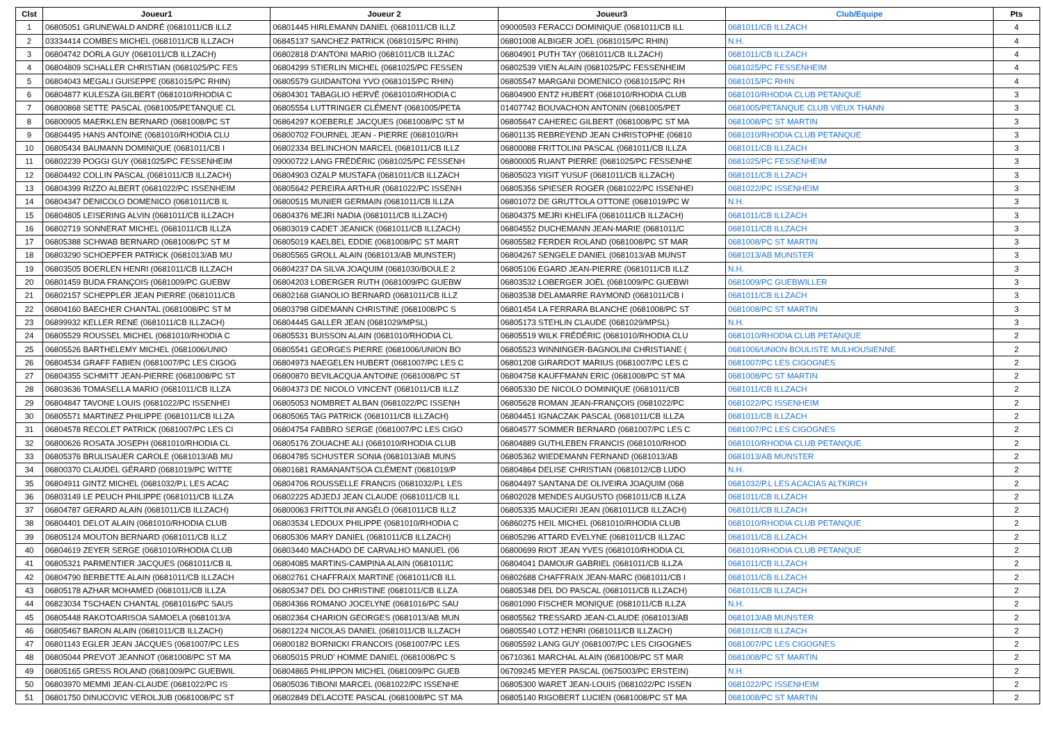| Clst | Joueur1 | Joueur 2 | Joueur3 | Club/Equipe | Pts |
| --- | --- | --- | --- | --- | --- |
| 1 | 06805051 GRUNEWALD ANDRÉ (0681011/CB ILLZ | 06801445 HIRLEMANN DANIEL (0681011/CB ILLZ | 09000593 FERACCI DOMINIQUE (0681011/CB ILL | 0681011/CB ILLZACH | 4 |
| 2 | 03334414 COMBES MICHEL (0681011/CB ILLZACH | 06845137 SANCHEZ PATRICK (0681015/PC RHIN) | 06801008 ALBIGER JOËL (0681015/PC RHIN) | N.H. | 4 |
| 3 | 06804742 DORLA GUY (0681011/CB ILLZACH) | 06802818 D'ANTONI MARIO (0681011/CB ILLZAC | 06804901 PUTH TAY (0681011/CB ILLZACH) | 0681011/CB ILLZACH | 4 |
| 4 | 06804809 SCHALLER CHRISTIAN (0681025/PC FES | 06804299 STIERLIN MICHEL (0681025/PC FESSEN | 06802539 VIEN ALAIN (0681025/PC FESSENHEIM | 0681025/PC FESSENHEIM | 4 |
| 5 | 06804043 MEGALI GUISEPPE (0681015/PC RHIN) | 06805579 GUIDANTONI YVO (0681015/PC RHIN) | 06805547 MARGANI DOMENICO (0681015/PC RH | 0681015/PC RHIN | 4 |
| 6 | 06804877 KULESZA GILBERT (0681010/RHODIA C | 06804301 TABAGLIO HERVÉ (0681010/RHODIA C | 06804900 ENTZ HUBERT (0681010/RHODIA CLUB | 0681010/RHODIA CLUB PETANQUE | 3 |
| 7 | 06800868 SETTE PASCAL (0681005/PETANQUE CL | 06805554 LUTTRINGER CLÉMENT (0681005/PETA | 01407742 BOUVACHON ANTONIN (0681005/PET | 0681005/PETANQUE CLUB VIEUX THANN | 3 |
| 8 | 06800905 MAERKLEN BERNARD (0681008/PC ST | 06864297 KOEBERLE JACQUES (0681008/PC ST M | 06805647 CAHEREC GILBERT (0681008/PC ST MA | 0681008/PC ST MARTIN | 3 |
| 9 | 06804495 HANS ANTOINE (0681010/RHODIA CLU | 06800702 FOURNEL JEAN - PIERRE (0681010/RH | 06801135 REBREYEND JEAN CHRISTOPHE (06810 | 0681010/RHODIA CLUB PETANQUE | 3 |
| 10 | 06805434 BAUMANN DOMINIQUE (0681011/CB I | 06802334 BELINCHON MARCEL (0681011/CB ILLZ | 06800088 FRITTOLINI PASCAL (0681011/CB ILLZA | 0681011/CB ILLZACH | 3 |
| 11 | 06802239 POGGI GUY (0681025/PC FESSENHEIM | 09000722 LANG FRÉDÉRIC (0681025/PC FESSENH | 06800005 RUANT PIERRE (0681025/PC FESSENHE | 0681025/PC FESSENHEIM | 3 |
| 12 | 06804492 COLLIN PASCAL (0681011/CB ILLZACH) | 06804903 OZALP MUSTAFA (0681011/CB ILLZACH | 06805023 YIGIT YUSUF (0681011/CB ILLZACH) | 0681011/CB ILLZACH | 3 |
| 13 | 06804399 RIZZO ALBERT (0681022/PC ISSENHEIM | 06805642 PEREIRA ARTHUR (0681022/PC ISSENH | 06805356 SPIESER ROGER (0681022/PC ISSENHEI | 0681022/PC ISSENHEIM | 3 |
| 14 | 06804347 DENICOLO DOMENICO (0681011/CB IL | 06800515 MUNIER GERMAIN (0681011/CB ILLZA | 06801072 DE GRUTTOLA OTTONE (0681019/PC W | N.H. | 3 |
| 15 | 06804805 LEISERING ALVIN (0681011/CB ILLZACH | 06804376 MEJRI NADIA (0681011/CB ILLZACH) | 06804375 MEJRI KHELIFA (0681011/CB ILLZACH) | 0681011/CB ILLZACH | 3 |
| 16 | 06802719 SONNERAT MICHEL (0681011/CB ILLZA | 06803019 CADET JEANICK (0681011/CB ILLZACH) | 06804552 DUCHEMANN JEAN-MARIE (0681011/C | 0681011/CB ILLZACH | 3 |
| 17 | 06805388 SCHWAB BERNARD (0681008/PC ST M | 06805019 KAELBEL EDDIE (0681008/PC ST MART | 06805582 FERDER ROLAND (0681008/PC ST MAR | 0681008/PC ST MARTIN | 3 |
| 18 | 06803290 SCHOEPFER PATRICK (0681013/AB MU | 06805565 GROLL ALAIN (0681013/AB MUNSTER) | 06804267 SENGELE DANIEL (0681013/AB MUNST | 0681013/AB MUNSTER | 3 |
| 19 | 06803505 BOERLEN HENRI (0681011/CB ILLZACH | 06804237 DA SILVA JOAQUIM (0681030/BOULE 2 | 06805106 EGARD JEAN-PIERRE (0681011/CB ILLZ | N.H. | 3 |
| 20 | 06801459 BUDA FRANÇOIS (0681009/PC GUEBW | 06804203 LOBERGER RUTH (0681009/PC GUEBW | 06803532 LOBERGER JOËL (0681009/PC GUEBWI | 0681009/PC GUEBWILLER | 3 |
| 21 | 06802157 SCHEPPLER JEAN PIERRE (0681011/CB | 06802168 GIANOLIO BERNARD (0681011/CB ILLZ | 06803538 DELAMARRE RAYMOND (0681011/CB I | 0681011/CB ILLZACH | 3 |
| 22 | 06804160 BAECHER CHANTAL (0681008/PC ST M | 06803798 GIDEMANN CHRISTINE (0681008/PC S | 06801454 LA FERRARA BLANCHE (0681008/PC ST | 0681008/PC ST MARTIN | 3 |
| 23 | 06899932 KELLER RENE (0681011/CB ILLZACH) | 06804445 GALLER JEAN (0681029/MPSL) | 06805173 STEHLIN CLAUDE (0681029/MPSL) | N.H. | 3 |
| 24 | 06805529 ROUSSEL MICHEL (0681010/RHODIA C | 06805531 BUISSON ALAIN (0681010/RHODIA CL | 06805519 WILK FRÉDÉRIC (0681010/RHODIA CLU | 0681010/RHODIA CLUB PETANQUE | 2 |
| 25 | 06805526 BARTHELEMY MICHEL (0681006/UNIO | 06805541 GEORGES PIERRE (0681006/UNION BO | 06805523 WINNINGER-BAGNOLINI CHRISTIANE ( | 0681006/UNION BOULISTE MULHOUSIENNE | 2 |
| 26 | 06804534 GRAFF FABIEN (0681007/PC LES CIGOG | 06804973 NAEGELEN HUBERT (0681007/PC LES C | 06801208 GIRARDOT MARIUS (0681007/PC LES C | 0681007/PC LES CIGOGNES | 2 |
| 27 | 06804355 SCHMITT JEAN-PIERRE (0681008/PC ST | 06800870 BEVILACQUA ANTOINE (0681008/PC ST | 06804758 KAUFFMANN ERIC (0681008/PC ST MA | 0681008/PC ST MARTIN | 2 |
| 28 | 06803636 TOMASELLA MARIO (0681011/CB ILLZA | 06804373 DE NICOLO VINCENT (0681011/CB ILLZ | 06805330 DE NICOLO DOMINIQUE (0681011/CB | 0681011/CB ILLZACH | 2 |
| 29 | 06804847 TAVONE LOUIS (0681022/PC ISSENHEI | 06805053 NOMBRET ALBAN (0681022/PC ISSENH | 06805628 ROMAN JEAN-FRANÇOIS (0681022/PC | 0681022/PC ISSENHEIM | 2 |
| 30 | 06805571 MARTINEZ PHILIPPE (0681011/CB ILLZA | 06805065 TAG PATRICK (0681011/CB ILLZACH) | 06804451 IGNACZAK PASCAL (0681011/CB ILLZA | 0681011/CB ILLZACH | 2 |
| 31 | 06804578 RECOLET PATRICK (0681007/PC LES CI | 06804754 FABBRO SERGE (0681007/PC LES CIGO | 06804577 SOMMER BERNARD (0681007/PC LES C | 0681007/PC LES CIGOGNES | 2 |
| 32 | 06800626 ROSATA JOSEPH (0681010/RHODIA CL | 06805176 ZOUACHE ALI (0681010/RHODIA CLUB | 06804889 GUTHLEBEN FRANCIS (0681010/RHOD | 0681010/RHODIA CLUB PETANQUE | 2 |
| 33 | 06805376 BRULISAUER CAROLE (0681013/AB MU | 06804785 SCHUSTER SONIA (0681013/AB MUNS | 06805362 WIEDEMANN FERNAND (0681013/AB | 0681013/AB MUNSTER | 2 |
| 34 | 06800370 CLAUDEL GÉRARD (0681019/PC WITTE | 06801681 RAMANANTSOA CLÉMENT (0681019/P | 06804864 DELISE CHRISTIAN (0681012/CB LUDO | N.H. | 2 |
| 35 | 06804911 GINTZ MICHEL (0681032/P.L LES ACAC | 06804706 ROUSSELLE FRANCIS (0681032/P.L LES | 06804497 SANTANA DE OLIVEIRA JOAQUIM (068 | 0681032/P.L LES ACACIAS ALTKIRCH | 2 |
| 36 | 06803149 LE PEUCH PHILIPPE (0681011/CB ILLZA | 06802225 ADJEDJ JEAN CLAUDE (0681011/CB ILL | 06802028 MENDES AUGUSTO (0681011/CB ILLZA | 0681011/CB ILLZACH | 2 |
| 37 | 06804787 GERARD ALAIN (0681011/CB ILLZACH) | 06800063 FRITTOLINI ANGÉLO (0681011/CB ILLZ | 06805335 MAUCIERI JEAN (0681011/CB ILLZACH) | 0681011/CB ILLZACH | 2 |
| 38 | 06804401 DELOT ALAIN (0681010/RHODIA CLUB | 06803534 LEDOUX PHILIPPE (0681010/RHODIA C | 06860275 HEIL MICHEL (0681010/RHODIA CLUB | 0681010/RHODIA CLUB PETANQUE | 2 |
| 39 | 06805124 MOUTON BERNARD (0681011/CB ILLZ | 06805306 MARY DANIEL (0681011/CB ILLZACH) | 06805296 ATTARD EVELYNE (0681011/CB ILLZAC | 0681011/CB ILLZACH | 2 |
| 40 | 06804619 ZEYER SERGE (0681010/RHODIA CLUB | 06803440 MACHADO DE CARVALHO MANUEL (06 | 06800699 RIOT JEAN YVES (0681010/RHODIA CL | 0681010/RHODIA CLUB PETANQUE | 2 |
| 41 | 06805321 PARMENTIER JACQUES (0681011/CB IL | 06804085 MARTINS-CAMPINA ALAIN (0681011/C | 06804041 DAMOUR GABRIEL (0681011/CB ILLZA | 0681011/CB ILLZACH | 2 |
| 42 | 06804790 BERBETTE ALAIN (0681011/CB ILLZACH | 06802761 CHAFFRAIX MARTINE (0681011/CB ILL | 06802688 CHAFFRAIX JEAN-MARC (0681011/CB I | 0681011/CB ILLZACH | 2 |
| 43 | 06805178 AZHAR MOHAMED (0681011/CB ILLZA | 06805347 DEL DO CHRISTINE (0681011/CB ILLZA | 06805348 DEL DO PASCAL (0681011/CB ILLZACH) | 0681011/CB ILLZACH | 2 |
| 44 | 06823034 TSCHAEN CHANTAL (0681016/PC SAUS | 06804366 ROMANO JOCELYNE (0681016/PC SAU | 06801090 FISCHER MONIQUE (0681011/CB ILLZA | N.H. | 2 |
| 45 | 06805448 RAKOTOARISOA SAMOELA (0681013/A | 06802364 CHARION GEORGES (0681013/AB MUN | 06805562 TRESSARD JEAN-CLAUDE (0681013/AB | 0681013/AB MUNSTER | 2 |
| 46 | 06805467 BARON ALAIN (0681011/CB ILLZACH) | 06801224 NICOLAS DANIEL (0681011/CB ILLZACH | 06805540 LOTZ HENRI (0681011/CB ILLZACH) | 0681011/CB ILLZACH | 2 |
| 47 | 06801143 EGLER JEAN JACQUES (0681007/PC LES | 06800182 BORNICKI FRANCOIS (0681007/PC LES | 06805592 LANG GUY (0681007/PC LES CIGOGNES | 0681007/PC LES CIGOGNES | 2 |
| 48 | 06805044 PREVOT JEANNOT (0681008/PC ST MA | 06805015 PRUD' HOMME DANIEL (0681008/PC S | 06710361 MARCHAL ALAIN (0681008/PC ST MAR | 0681008/PC ST MARTIN | 2 |
| 49 | 06805165 GRESS ROLAND (0681009/PC GUEBWIL | 06804865 PHILIPPON MICHEL (0681009/PC GUEB | 06709245 MEYER PASCAL (0675003/PC ERSTEIN) | N.H. | 2 |
| 50 | 06803970 MEMMI JEAN-CLAUDE (0681022/PC IS | 06805036 TIBONI MARCEL (0681022/PC ISSENHE | 06805300 WARET JEAN-LOUIS (0681022/PC ISSEN | 0681022/PC ISSENHEIM | 2 |
| 51 | 06801750 DINUCOVIC VEROLJUB (0681008/PC ST | 06802849 DELACOTE PASCAL (0681008/PC ST MA | 06805140 RIGOBERT LUCIEN (0681008/PC ST MA | 0681008/PC ST MARTIN | 2 |